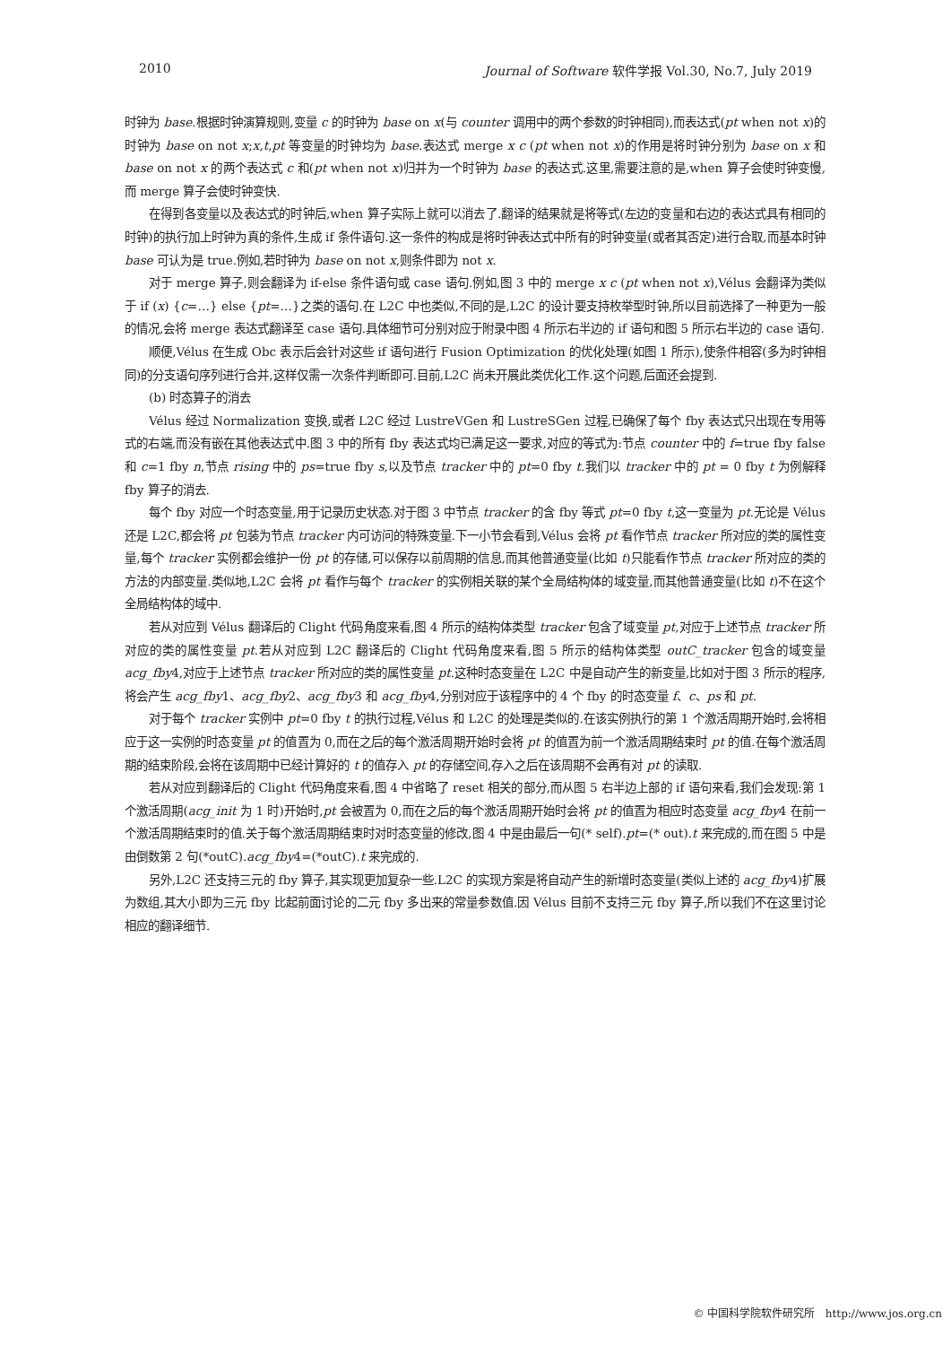2010 Journal of Software 软件学报 Vol.30, No.7, July 2019
时钟为 base.根据时钟演算规则,变量 c 的时钟为 base on x(与 counter 调用中的两个参数的时钟相同),而表达式(pt when not x)的时钟为 base on not x;x,t,pt 等变量的时钟均为 base.表达式 merge x c (pt when not x)的作用是将时钟分别为 base on x 和 base on not x 的两个表达式 c 和(pt when not x)归并为一个时钟为 base 的表达式.这里,需要注意的是,when 算子会使时钟变慢,而 merge 算子会使时钟变快.
在得到各变量以及表达式的时钟后,when 算子实际上就可以消去了.翻译的结果就是将等式(左边的变量和右边的表达式具有相同的时钟)的执行加上时钟为真的条件,生成 if 条件语句.这一条件的构成是将时钟表达式中所有的时钟变量(或者其否定)进行合取,而基本时钟 base 可认为是 true.例如,若时钟为 base on not x,则条件即为 not x.
对于 merge 算子,则会翻译为 if-else 条件语句或 case 语句.例如,图 3 中的 merge x c (pt when not x),Vélus 会翻译为类似于 if (x) {c=…} else {pt=…}之类的语句.在 L2C 中也类似,不同的是,L2C 的设计要支持枚举型时钟,所以目前选择了一种更为一般的情况,会将 merge 表达式翻译至 case 语句.具体细节可分别对应于附录中图 4 所示右半边的 if 语句和图 5 所示右半边的 case 语句.
顺便,Vélus 在生成 Obc 表示后会针对这些 if 语句进行 Fusion Optimization 的优化处理(如图 1 所示),使条件相容(多为时钟相同)的分支语句序列进行合并,这样仅需一次条件判断即可.目前,L2C 尚未开展此类优化工作.这个问题,后面还会提到.
(b) 时态算子的消去
Vélus 经过 Normalization 变换,或者 L2C 经过 LustreVGen 和 LustreSGen 过程,已确保了每个 fby 表达式只出现在专用等式的右端,而没有嵌在其他表达式中.图 3 中的所有 fby 表达式均已满足这一要求,对应的等式为:节点 counter 中的 f=true fby false 和 c=1 fby n,节点 rising 中的 ps=true fby s,以及节点 tracker 中的 pt=0 fby t.我们以 tracker 中的 pt = 0 fby t 为例解释 fby 算子的消去.
每个 fby 对应一个时态变量,用于记录历史状态.对于图 3 中节点 tracker 的含 fby 等式 pt=0 fby t,这一变量为 pt.无论是 Vélus 还是 L2C,都会将 pt 包装为节点 tracker 内可访问的特殊变量.下一小节会看到,Vélus 会将 pt 看作节点 tracker 所对应的类的属性变量,每个 tracker 实例都会维护一份 pt 的存储,可以保存以前周期的信息,而其他普通变量(比如 t)只能看作节点 tracker 所对应的类的方法的内部变量.类似地,L2C 会将 pt 看作与每个 tracker 的实例相关联的某个全局结构体的域变量,而其他普通变量(比如 t)不在这个全局结构体的域中.
若从对应到 Vélus 翻译后的 Clight 代码角度来看,图 4 所示的结构体类型 tracker 包含了域变量 pt,对应于上述节点 tracker 所对应的类的属性变量 pt.若从对应到 L2C 翻译后的 Clight 代码角度来看,图 5 所示的结构体类型 outC_tracker 包含的域变量 acg_fby4,对应于上述节点 tracker 所对应的类的属性变量 pt.这种时态变量在 L2C 中是自动产生的新变量,比如对于图 3 所示的程序,将会产生 acg_fby1、acg_fby2、acg_fby3 和 acg_fby4,分别对应于该程序中的 4 个 fby 的时态变量 f、c、ps 和 pt.
对于每个 tracker 实例中 pt=0 fby t 的执行过程,Vélus 和 L2C 的处理是类似的.在该实例执行的第 1 个激活周期开始时,会将相应于这一实例的时态变量 pt 的值置为 0,而在之后的每个激活周期开始时会将 pt 的值置为前一个激活周期结束时 pt 的值.在每个激活周期的结束阶段,会将在该周期中已经计算好的 t 的值存入 pt 的存储空间,存入之后在该周期不会再有对 pt 的读取.
若从对应到翻译后的 Clight 代码角度来看,图 4 中省略了 reset 相关的部分,而从图 5 右半边上部的 if 语句来看,我们会发现:第 1 个激活周期(acg_init 为 1 时)开始时,pt 会被置为 0,而在之后的每个激活周期开始时会将 pt 的值置为相应时态变量 acg_fby4 在前一个激活周期结束时的值.关于每个激活周期结束时对时态变量的修改,图 4 中是由最后一句(* self).pt=(* out).t 来完成的,而在图 5 中是由倒数第 2 句(*outC).acg_fby4=(*outC).t 来完成的.
另外,L2C 还支持三元的 fby 算子,其实现更加复杂一些.L2C 的实现方案是将自动产生的新增时态变量(类似上述的 acg_fby4)扩展为数组,其大小即为三元 fby 比起前面讨论的二元 fby 多出来的常量参数值.因 Vélus 目前不支持三元 fby 算子,所以我们不在这里讨论相应的翻译细节.
© 中国科学院软件研究所 http://www.jos.org.cn